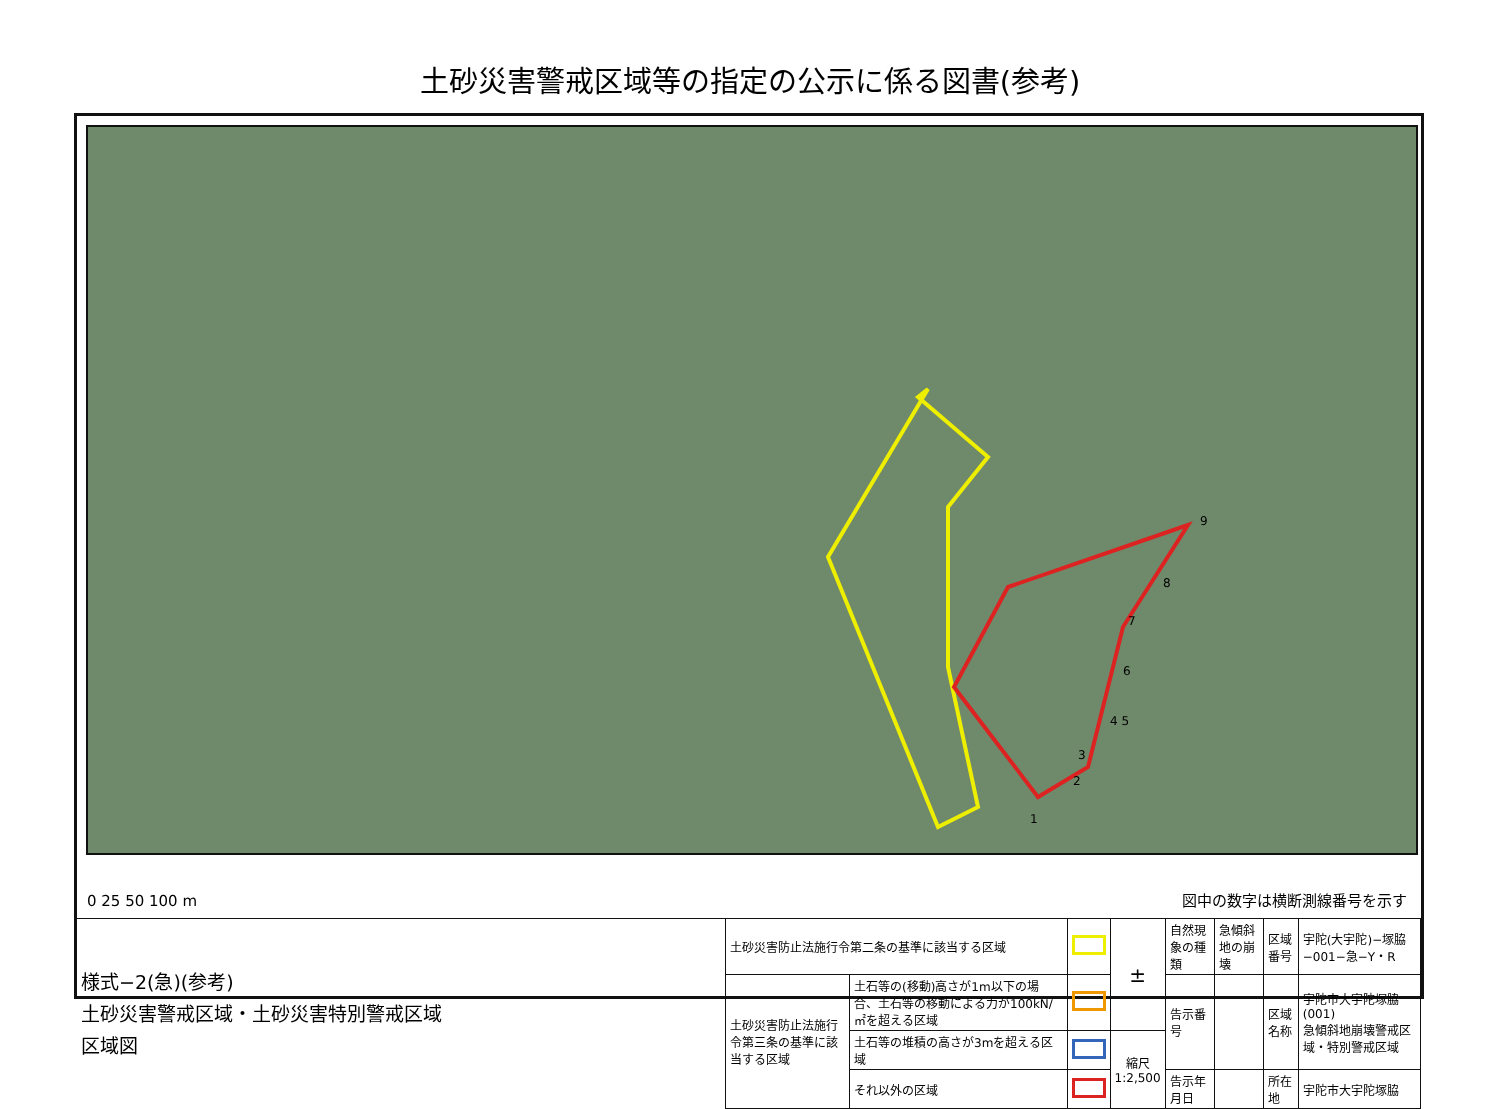土砂災害警戒区域等の指定の公示に係る図書(参考)
9
8
7
6
4 5
3
2
1
0 25 50 100 m
図中の数字は横断測線番号を示す
| 様式−2(急)(参考) 土砂災害警戒区域・土砂災害特別警戒区域 区域図 | 土砂災害防止法施行令第二条の基準に該当する区域 | | | ± | 自然現象の種類 | 急傾斜地の崩壊 | 区域番号 | 宇陀(大宇陀)−塚脇−001−急−Y・R |
| | 土砂災害防止法施行令第三条の基準に該当する区域 | 土石等の(移動)高さが1m以下の場合、土石等の移動による力が100kN/㎡を超える区域 | | | 告示番号 | | 区域名称 | 宇陀市大宇陀塚脇(001) 急傾斜地崩壊警戒区域・特別警戒区域 |
| | | 土石等の堆積の高さが3mを超える区域 | | 縮尺 1:2,500 | | | | |
| | | それ以外の区域 | | | 告示年月日 | | 所在地 | 宇陀市大宇陀塚脇 |